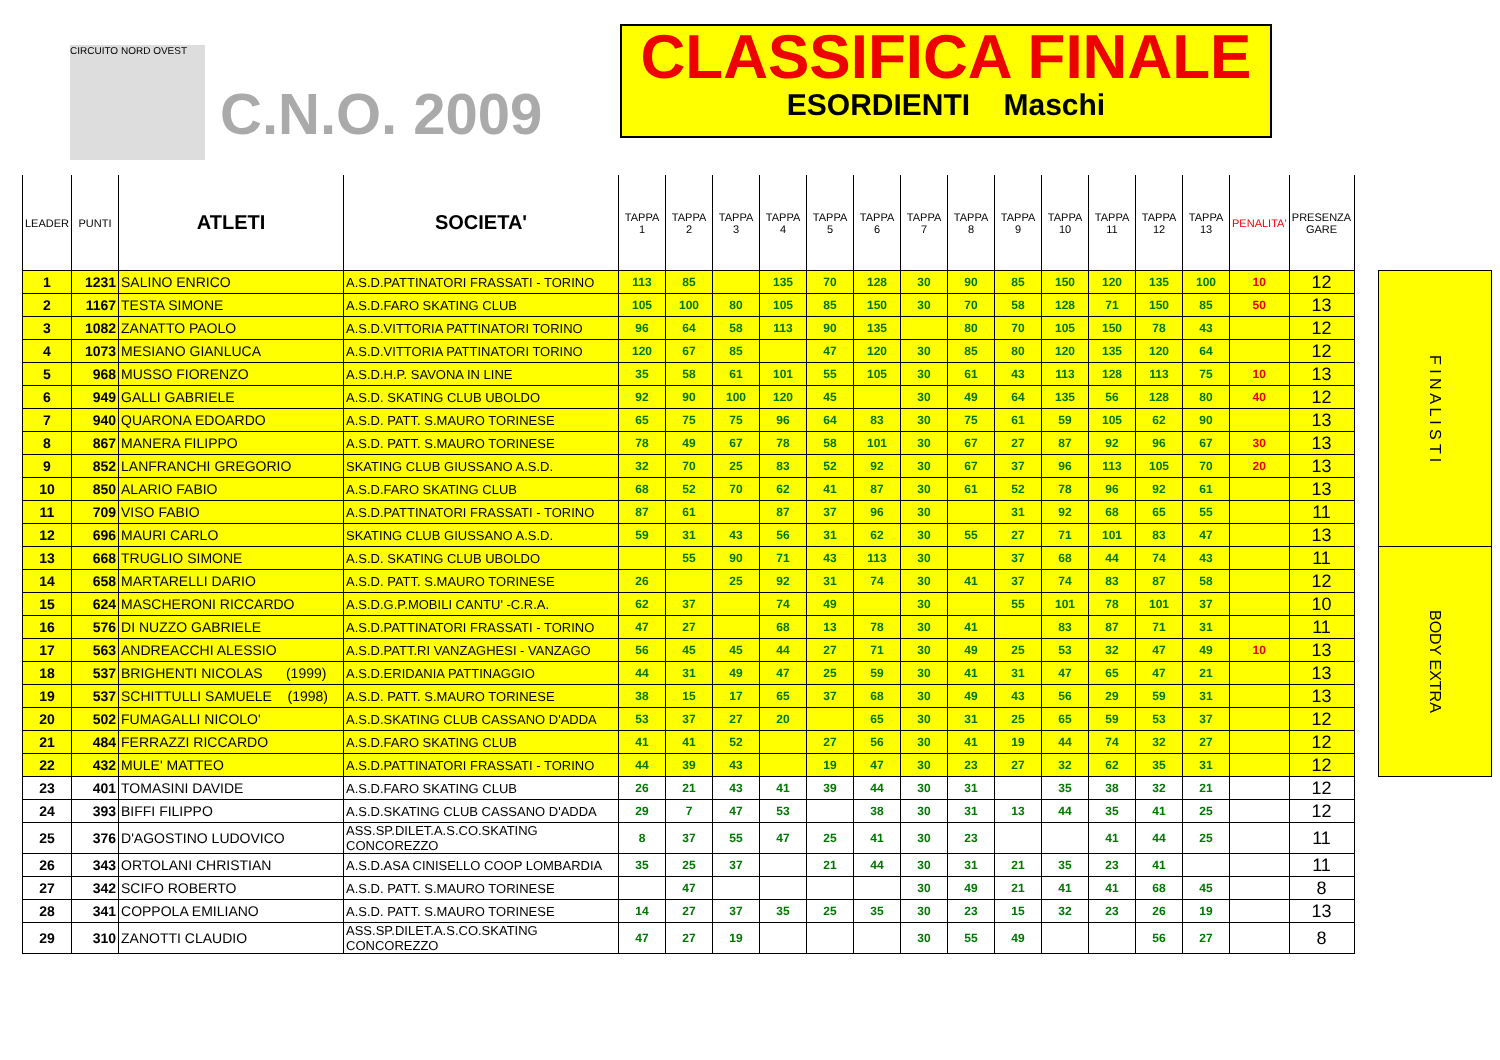CIRCUITO NORD OVEST
C.N.O. 2009
CLASSIFICA FINALE
ESORDIENTI Maschi
| LEADER | PUNTI | ATLETI | SOCIETA' | TAPPA 1 | TAPPA 2 | TAPPA 3 | TAPPA 4 | TAPPA 5 | TAPPA 6 | TAPPA 7 | TAPPA 8 | TAPPA 9 | TAPPA 10 | TAPPA 11 | TAPPA 12 | TAPPA 13 | PENALITA' | PRESENZA GARE | | |
| --- | --- | --- | --- | --- | --- | --- | --- | --- | --- | --- | --- | --- | --- | --- | --- | --- | --- | --- | --- | --- |
| 1 | 1231 | SALINO ENRICO | A.S.D.PATTINATORI FRASSATI - TORINO | 113 | 85 | | 135 | 70 | 128 | 30 | 90 | 85 | 150 | 120 | 135 | 100 | 10 | 12 | | F I N A L I S T I |
| 2 | 1167 | TESTA SIMONE | A.S.D.FARO SKATING CLUB | 105 | 100 | 80 | 105 | 85 | 150 | 30 | 70 | 58 | 128 | 71 | 150 | 85 | 50 | 13 | | |
| 3 | 1082 | ZANATTO PAOLO | A.S.D.VITTORIA PATTINATORI TORINO | 96 | 64 | 58 | 113 | 90 | 135 | | 80 | 70 | 105 | 150 | 78 | 43 | | 12 | | |
| 4 | 1073 | MESIANO GIANLUCA | A.S.D.VITTORIA PATTINATORI TORINO | 120 | 67 | 85 | | 47 | 120 | 30 | 85 | 80 | 120 | 135 | 120 | 64 | | 12 | | |
| 5 | 968 | MUSSO FIORENZO | A.S.D.H.P. SAVONA IN LINE | 35 | 58 | 61 | 101 | 55 | 105 | 30 | 61 | 43 | 113 | 128 | 113 | 75 | 10 | 13 | | |
| 6 | 949 | GALLI GABRIELE | A.S.D. SKATING CLUB UBOLDO | 92 | 90 | 100 | 120 | 45 | | 30 | 49 | 64 | 135 | 56 | 128 | 80 | 40 | 12 | | |
| 7 | 940 | QUARONA EDOARDO | A.S.D. PATT. S.MAURO TORINESE | 65 | 75 | 75 | 96 | 64 | 83 | 30 | 75 | 61 | 59 | 105 | 62 | 90 | | 13 | | |
| 8 | 867 | MANERA FILIPPO | A.S.D. PATT. S.MAURO TORINESE | 78 | 49 | 67 | 78 | 58 | 101 | 30 | 67 | 27 | 87 | 92 | 96 | 67 | 30 | 13 | | |
| 9 | 852 | LANFRANCHI GREGORIO | SKATING CLUB GIUSSANO A.S.D. | 32 | 70 | 25 | 83 | 52 | 92 | 30 | 67 | 37 | 96 | 113 | 105 | 70 | 20 | 13 | | |
| 10 | 850 | ALARIO FABIO | A.S.D.FARO SKATING CLUB | 68 | 52 | 70 | 62 | 41 | 87 | 30 | 61 | 52 | 78 | 96 | 92 | 61 | | 13 | | |
| 11 | 709 | VISO FABIO | A.S.D.PATTINATORI FRASSATI - TORINO | 87 | 61 | | 87 | 37 | 96 | 30 | | 31 | 92 | 68 | 65 | 55 | | 11 | | |
| 12 | 696 | MAURI CARLO | SKATING CLUB GIUSSANO A.S.D. | 59 | 31 | 43 | 56 | 31 | 62 | 30 | 55 | 27 | 71 | 101 | 83 | 47 | | 13 | | |
| 13 | 668 | TRUGLIO SIMONE | A.S.D. SKATING CLUB UBOLDO | | 55 | 90 | 71 | 43 | 113 | 30 | | 37 | 68 | 44 | 74 | 43 | | 11 | | BODY EXTRA |
| 14 | 658 | MARTARELLI DARIO | A.S.D. PATT. S.MAURO TORINESE | 26 | | 25 | 92 | 31 | 74 | 30 | 41 | 37 | 74 | 83 | 87 | 58 | | 12 | | |
| 15 | 624 | MASCHERONI RICCARDO | A.S.D.G.P.MOBILI CANTU' -C.R.A. | 62 | 37 | | 74 | 49 | | 30 | | 55 | 101 | 78 | 101 | 37 | | 10 | | |
| 16 | 576 | DI NUZZO GABRIELE | A.S.D.PATTINATORI FRASSATI - TORINO | 47 | 27 | | 68 | 13 | 78 | 30 | 41 | | 83 | 87 | 71 | 31 | | 11 | | |
| 17 | 563 | ANDREACCHI ALESSIO | A.S.D.PATT.RI VANZAGHESI - VANZAGO | 56 | 45 | 45 | 44 | 27 | 71 | 30 | 49 | 25 | 53 | 32 | 47 | 49 | 10 | 13 | | |
| 18 | 537 | BRIGHENTI NICOLAS (1999) | A.S.D.ERIDANIA PATTINAGGIO | 44 | 31 | 49 | 47 | 25 | 59 | 30 | 41 | 31 | 47 | 65 | 47 | 21 | | 13 | | |
| 19 | 537 | SCHITTULLI SAMUELE (1998) | A.S.D. PATT. S.MAURO TORINESE | 38 | 15 | 17 | 65 | 37 | 68 | 30 | 49 | 43 | 56 | 29 | 59 | 31 | | 13 | | |
| 20 | 502 | FUMAGALLI NICOLO' | A.S.D.SKATING CLUB CASSANO D'ADDA | 53 | 37 | 27 | 20 | | 65 | 30 | 31 | 25 | 65 | 59 | 53 | 37 | | 12 | | |
| 21 | 484 | FERRAZZI RICCARDO | A.S.D.FARO SKATING CLUB | 41 | 41 | 52 | | 27 | 56 | 30 | 41 | 19 | 44 | 74 | 32 | 27 | | 12 | | |
| 22 | 432 | MULE' MATTEO | A.S.D.PATTINATORI FRASSATI - TORINO | 44 | 39 | 43 | | 19 | 47 | 30 | 23 | 27 | 32 | 62 | 35 | 31 | | 12 | | |
| 23 | 401 | TOMASINI DAVIDE | A.S.D.FARO SKATING CLUB | 26 | 21 | 43 | 41 | 39 | 44 | 30 | 31 | | 35 | 38 | 32 | 21 | | 12 | | |
| 24 | 393 | BIFFI FILIPPO | A.S.D.SKATING CLUB CASSANO D'ADDA | 29 | 7 | 47 | 53 | | 38 | 30 | 31 | 13 | 44 | 35 | 41 | 25 | | 12 | | |
| 25 | 376 | D'AGOSTINO LUDOVICO | ASS.SP.DILET.A.S.CO.SKATING CONCOREZZO | 8 | 37 | 55 | 47 | 25 | 41 | 30 | 23 | | | 41 | 44 | 25 | | 11 | | |
| 26 | 343 | ORTOLANI CHRISTIAN | A.S.D.ASA CINISELLO COOP LOMBARDIA | 35 | 25 | 37 | | 21 | 44 | 30 | 31 | 21 | 35 | 23 | 41 | | | 11 | | |
| 27 | 342 | SCIFO ROBERTO | A.S.D. PATT. S.MAURO TORINESE | | 47 | | | | | 30 | 49 | 21 | 41 | 41 | 68 | 45 | | 8 | | |
| 28 | 341 | COPPOLA EMILIANO | A.S.D. PATT. S.MAURO TORINESE | 14 | 27 | 37 | 35 | 25 | 35 | 30 | 23 | 15 | 32 | 23 | 26 | 19 | | 13 | | |
| 29 | 310 | ZANOTTI CLAUDIO | ASS.SP.DILET.A.S.CO.SKATING CONCOREZZO | 47 | 27 | 19 | | | | 30 | 55 | 49 | | | 56 | 27 | | 8 | | |